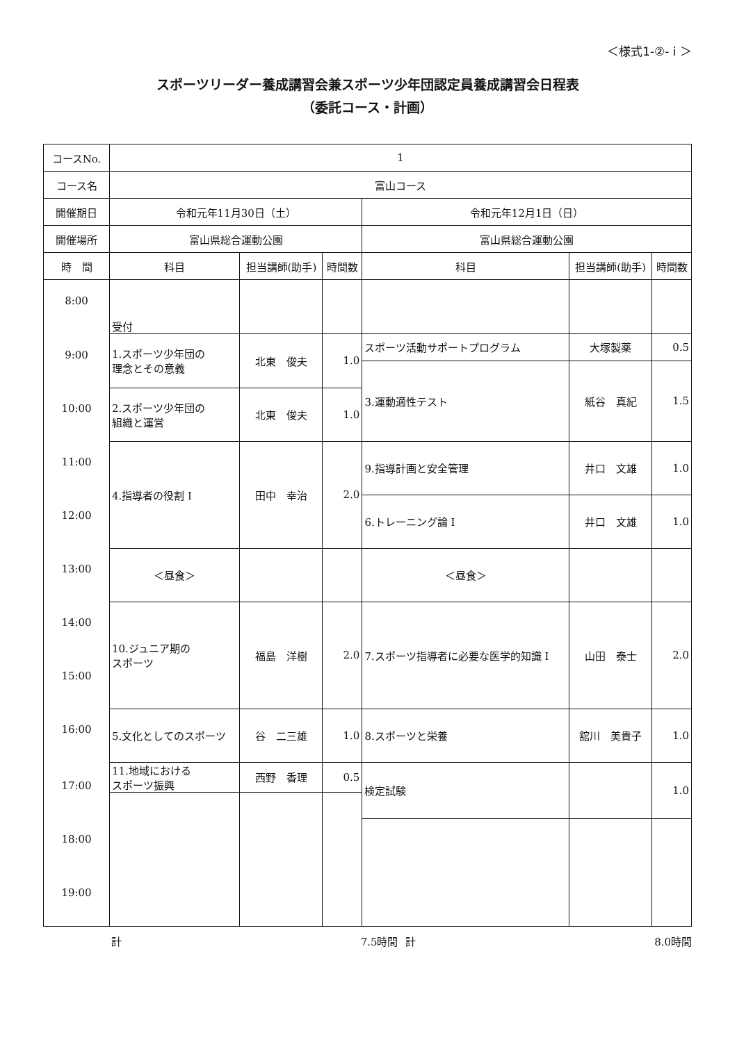＜様式1-②- i ＞
スポーツリーダー養成講習会兼スポーツ少年団認定員養成講習会日程表
（委託コース・計画）
| コースNo. | 1 | | | | | |
| コース名 | 富山コース | | | | | |
| 開催期日 | 令和元年11月30日（土） | | | 令和元年12月1日（日） | | |
| 開催場所 | 富山県総合運動公園 | | | 富山県総合運動公園 | | |
| 時 間 | 科目 | 担当講師(助手) | 時間数 | 科目 | 担当講師(助手) | 時間数 |
| 8:00 | 受付 | | | | | |
| 9:00 | 1.スポーツ少年団の 理念とその意義 | 北東 俊夫 | 1.0 | スポーツ活動サポートプログラム | 大塚製薬 | 0.5 |
| | | | | 3.運動適性テスト | 紙谷 真紀 | 1.5 |
| 10:00 | 2.スポーツ少年団の 組織と運営 | 北東 俊夫 | 1.0 | | | |
| 11:00 | 4.指導者の役割 I | 田中 幸治 | 2.0 | 9.指導計画と安全管理 | 井口 文雄 | 1.0 |
| 12:00 | | | | 6.トレーニング論 I | 井口 文雄 | 1.0 |
| 13:00 | ＜昼食＞ | | | ＜昼食＞ | | |
| 14:00 | 10.ジュニア期の スポーツ | 福島 洋樹 | 2.0 | 7.スポーツ指導者に必要な医学的知識 I | 山田 泰士 | 2.0 |
| 15:00 | | | | | | |
| 16:00 | 5.文化としてのスポーツ | 谷 二三雄 | 1.0 | 8.スポーツと栄養 | 舘川 美貴子 | 1.0 |
| 17:00 | 11.地域における スポーツ振興 | 西野 香理 | 0.5 | 検定試験 | | 1.0 |
| 18:00 | | | | | | |
| 19:00 | | | | | | |
計 7.5時間 計 8.0時間